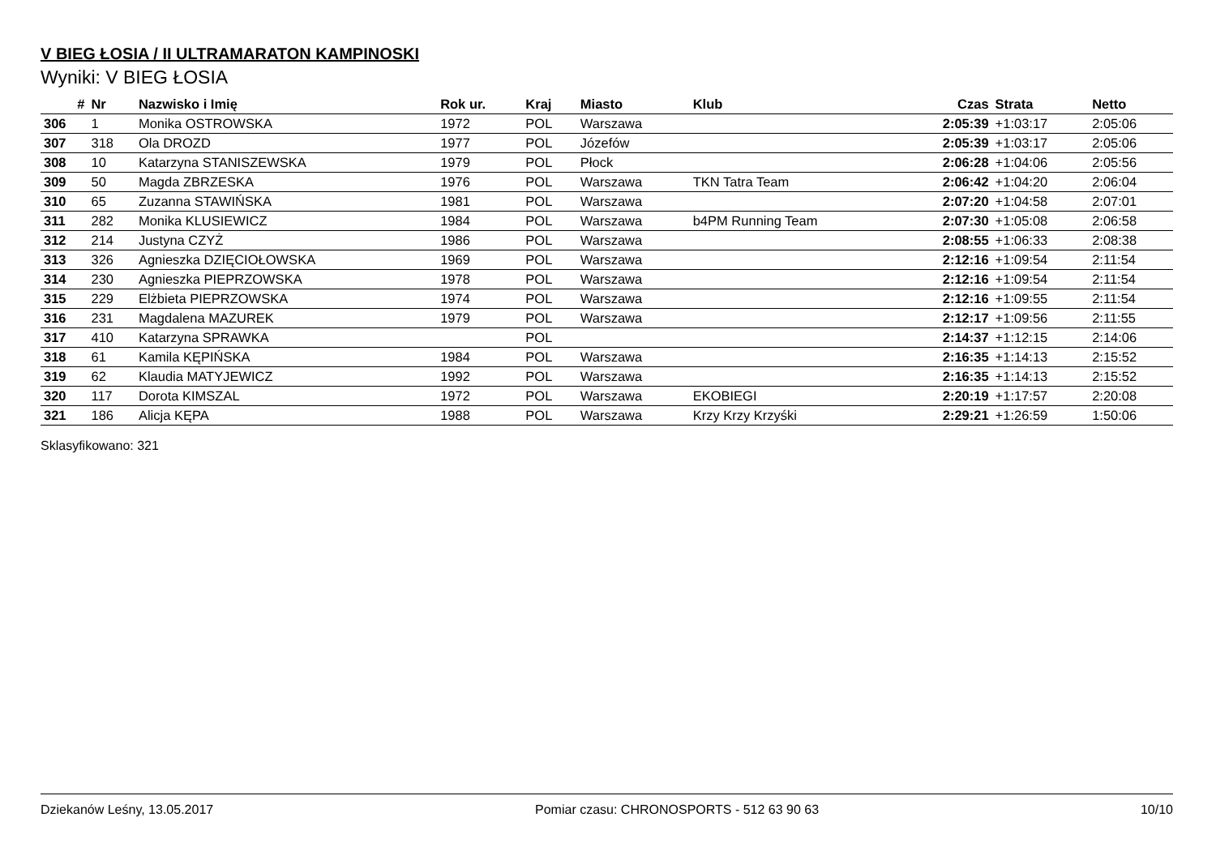V BIEG ŁOSIA / II ULTRAMARATON KAMPINOSKI
Wyniki: V BIEG ŁOSIA
| # | Nr | Nazwisko i Imię | Rok ur. | Kraj | Miasto | Klub | Czas | Strata | Netto |
| --- | --- | --- | --- | --- | --- | --- | --- | --- | --- |
| 306 | 1 | Monika OSTROWSKA | 1972 | POL | Warszawa | | 2:05:39 | +1:03:17 | 2:05:06 |
| 307 | 318 | Ola DROZD | 1977 | POL | Józefów | | 2:05:39 | +1:03:17 | 2:05:06 |
| 308 | 10 | Katarzyna STANISZEWSKA | 1979 | POL | Płock | | 2:06:28 | +1:04:06 | 2:05:56 |
| 309 | 50 | Magda ZBRZESKA | 1976 | POL | Warszawa | TKN Tatra Team | 2:06:42 | +1:04:20 | 2:06:04 |
| 310 | 65 | Zuzanna STAWIŃSKA | 1981 | POL | Warszawa | | 2:07:20 | +1:04:58 | 2:07:01 |
| 311 | 282 | Monika KLUSIEWICZ | 1984 | POL | Warszawa | b4PM Running Team | 2:07:30 | +1:05:08 | 2:06:58 |
| 312 | 214 | Justyna CZYŻ | 1986 | POL | Warszawa | | 2:08:55 | +1:06:33 | 2:08:38 |
| 313 | 326 | Agnieszka DZIĘCIOŁOWSKA | 1969 | POL | Warszawa | | 2:12:16 | +1:09:54 | 2:11:54 |
| 314 | 230 | Agnieszka PIEPRZOWSKA | 1978 | POL | Warszawa | | 2:12:16 | +1:09:54 | 2:11:54 |
| 315 | 229 | Elżbieta PIEPRZOWSKA | 1974 | POL | Warszawa | | 2:12:16 | +1:09:55 | 2:11:54 |
| 316 | 231 | Magdalena MAZUREK | 1979 | POL | Warszawa | | 2:12:17 | +1:09:56 | 2:11:55 |
| 317 | 410 | Katarzyna SPRAWKA | | POL | | | 2:14:37 | +1:12:15 | 2:14:06 |
| 318 | 61 | Kamila KĘPIŃSKA | 1984 | POL | Warszawa | | 2:16:35 | +1:14:13 | 2:15:52 |
| 319 | 62 | Klaudia MATYJEWICZ | 1992 | POL | Warszawa | | 2:16:35 | +1:14:13 | 2:15:52 |
| 320 | 117 | Dorota KIMSZAL | 1972 | POL | Warszawa | EKOBIEGI | 2:20:19 | +1:17:57 | 2:20:08 |
| 321 | 186 | Alicja KĘPA | 1988 | POL | Warszawa | Krzy Krzy Krzyśki | 2:29:21 | +1:26:59 | 1:50:06 |
Sklasyfikowano: 321
Dziekanów Leśny, 13.05.2017 Pomiar czasu: CHRONOSPORTS - 512 63 90 63 10/10